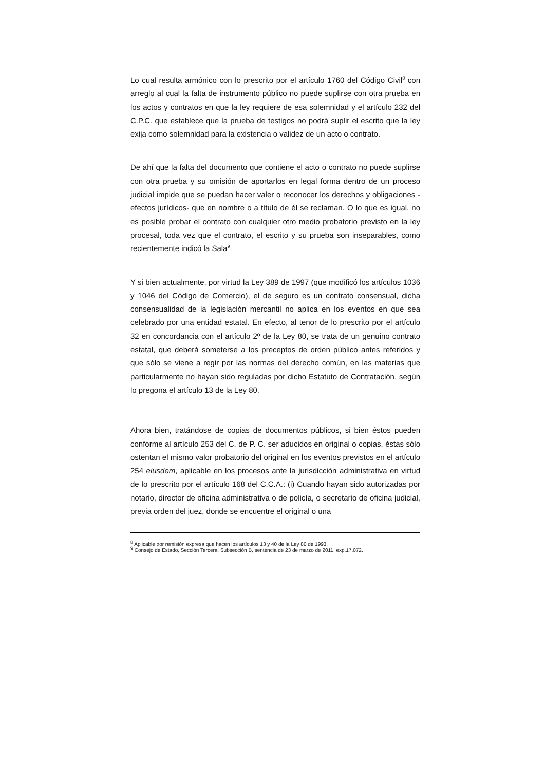Lo cual resulta armónico con lo prescrito por el artículo 1760 del Código Civil<sup>8</sup> con arreglo al cual la falta de instrumento público no puede suplirse con otra prueba en los actos y contratos en que la ley requiere de esa solemnidad y el artículo 232 del C.P.C. que establece que la prueba de testigos no podrá suplir el escrito que la ley exija como solemnidad para la existencia o validez de un acto o contrato.
De ahí que la falta del documento que contiene el acto o contrato no puede suplirse con otra prueba y su omisión de aportarlos en legal forma dentro de un proceso judicial impide que se puedan hacer valer o reconocer los derechos y obligaciones -efectos jurídicos- que en nombre o a título de él se reclaman. O lo que es igual, no es posible probar el contrato con cualquier otro medio probatorio previsto en la ley procesal, toda vez que el contrato, el escrito y su prueba son inseparables, como recientemente indicó la Sala<sup>9</sup>
Y si bien actualmente, por virtud la Ley 389 de 1997 (que modificó los artículos 1036 y 1046 del Código de Comercio), el de seguro es un contrato consensual, dicha consensualidad de la legislación mercantil no aplica en los eventos en que sea celebrado por una entidad estatal. En efecto, al tenor de lo prescrito por el artículo 32 en concordancia con el artículo 2º de la Ley 80, se trata de un genuino contrato estatal, que deberá someterse a los preceptos de orden público antes referidos y que sólo se viene a regir por las normas del derecho común, en las materias que particularmente no hayan sido reguladas por dicho Estatuto de Contratación, según lo pregona el artículo 13 de la Ley 80.
Ahora bien, tratándose de copias de documentos públicos, si bien éstos pueden conforme al artículo 253 del C. de P. C. ser aducidos en original o copias, éstas sólo ostentan el mismo valor probatorio del original en los eventos previstos en el artículo 254 eiusdem, aplicable en los procesos ante la jurisdicción administrativa en virtud de lo prescrito por el artículo 168 del C.C.A.: (i) Cuando hayan sido autorizadas por notario, director de oficina administrativa o de policía, o secretario de oficina judicial, previa orden del juez, donde se encuentre el original o una
<sup>8</sup> Aplicable por remisión expresa que hacen los artículos 13 y 40 de la Ley 80 de 1993.
<sup>9</sup> Consejo de Estado, Sección Tercera, Subsección B, sentencia de 23 de marzo de 2011, exp.17.072.